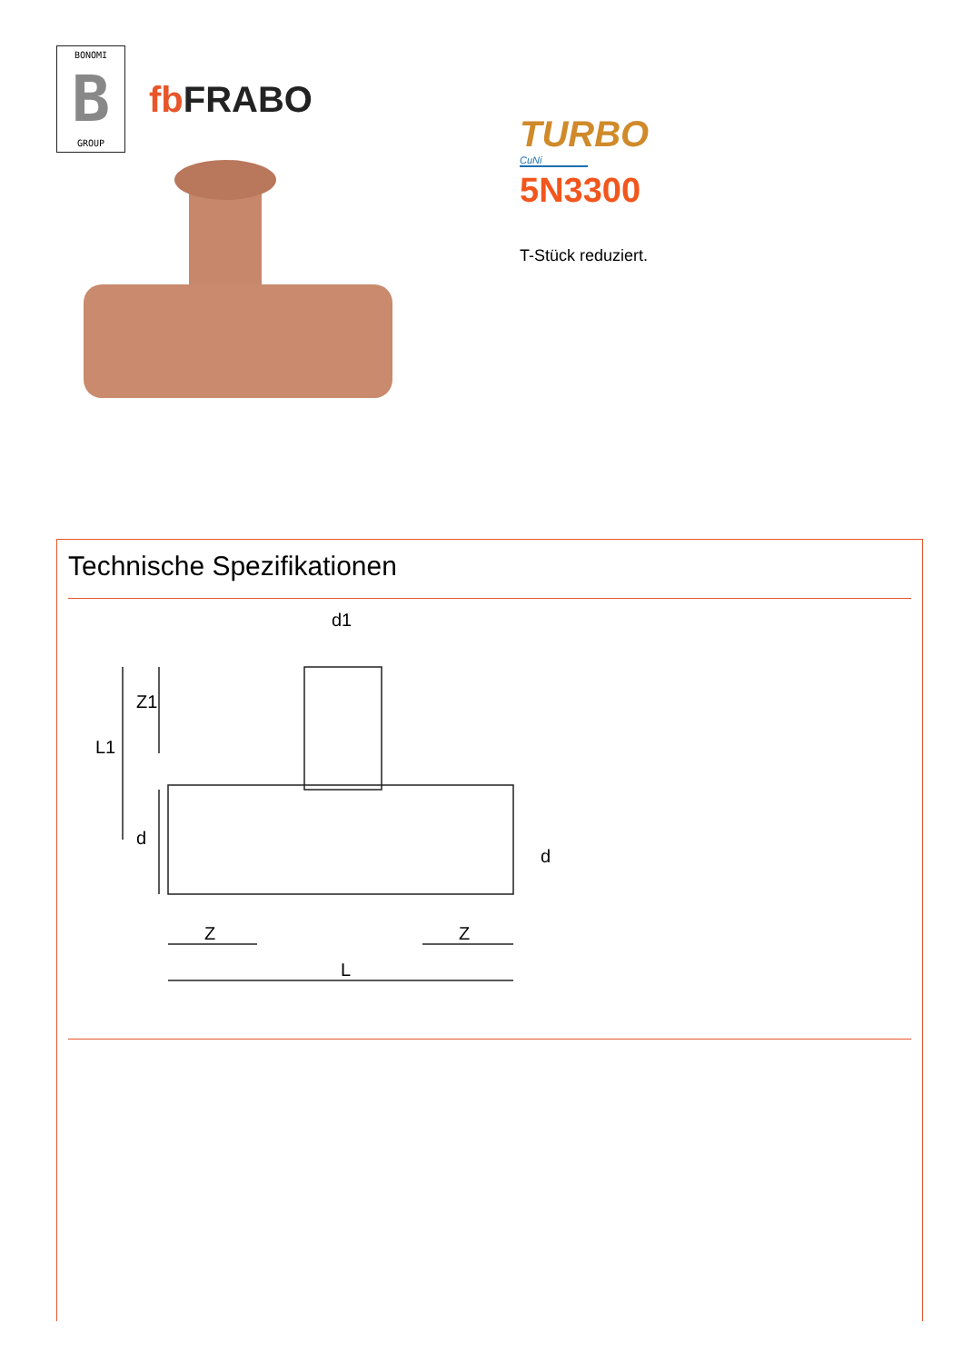BONOMI
B
GROUP
fb FRABO
TURBO
CuNi
5N3300
T-Stück reduziert.
Technische Spezifikationen
d1
L1
Z1
d
d
Z
Z
L